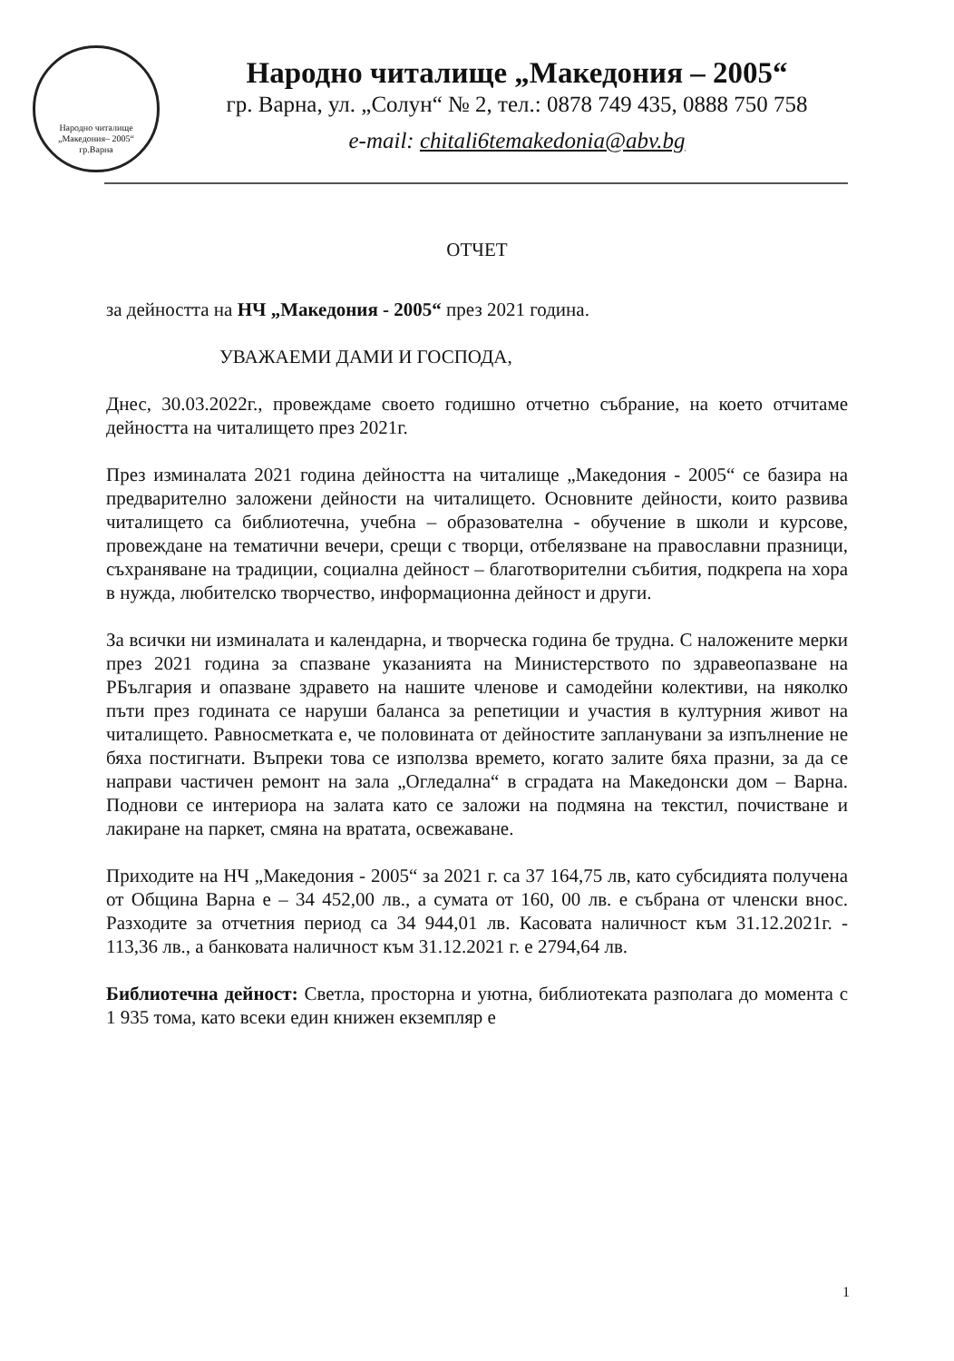Народно читалище
„Македония– 2005“
гр.Варна
Народно читалище „Македония – 2005“
гр. Варна, ул. „Солун“ № 2, тел.: 0878 749 435, 0888 750 758
e-mail: chitali6temakedonia@abv.bg
ОТЧЕТ
за дейността на НЧ „Македония - 2005“ през 2021 година.
УВАЖАЕМИ ДАМИ И ГОСПОДА,
Днес, 30.03.2022г., провеждаме своето годишно отчетно събрание, на което отчитаме дейността на читалището през 2021г.
През изминалата 2021 година дейността на читалище „Македония - 2005“ се базира на предварително заложени дейности на читалището. Основните дейности, които развива читалището са библиотечна, учебна – образователна - обучение в школи и курсове, провеждане на тематични вечери, срещи с творци, отбелязване на православни празници, съхраняване на традиции, социална дейност – благотворителни събития, подкрепа на хора в нужда, любителско творчество, информационна дейност и други.
За всички ни изминалата и календарна, и творческа година бе трудна. С наложените мерки през 2021 година за спазване указанията на Министерството по здравеопазване на РБългария и опазване здравето на нашите членове и самодейни колективи, на няколко пъти през годината се наруши баланса за репетиции и участия в културния живот на читалището. Равносметката е, че половината от дейностите запланувани за изпълнение не бяха постигнати. Въпреки това се използва времето, когато залите бяха празни, за да се направи частичен ремонт на зала „Огледална“ в сградата на Македонски дом – Варна. Поднови се интериора на залата като се заложи на подмяна на текстил, почистване и лакиране на паркет, смяна на вратата, освежаване.
Приходите на НЧ „Македония - 2005“ за 2021 г. са 37 164,75 лв, като субсидията получена от Община Варна е – 34 452,00 лв., а сумата от 160, 00 лв. е събрана от членски внос. Разходите за отчетния период са 34 944,01 лв. Касовата наличност към 31.12.2021г. - 113,36 лв., а банковата наличност към 31.12.2021 г. е 2794,64 лв.
Библиотечна дейност: Светла, просторна и уютна, библиотеката разполага до момента с 1 935 тома, като всеки един книжен екземпляр е
1